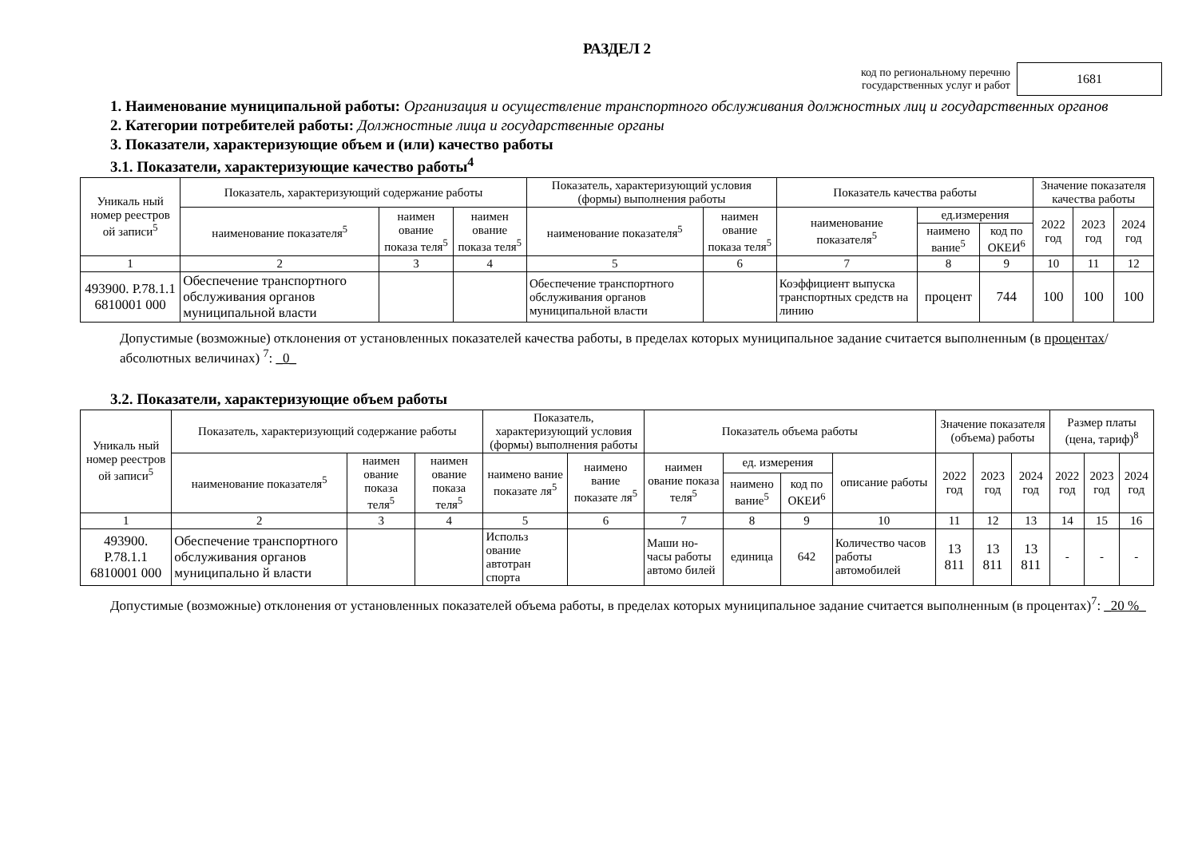РАЗДЕЛ 2
код по региональному перечню
государственных услуг и работ
1681
1. Наименование муниципальной работы: Организация и осуществление транспортного обслуживания должностных лиц и государственных органов
2. Категории потребителей работы: Должностные лица и государственные органы
3. Показатели, характеризующие объем и (или) качество работы
3.1. Показатели, характеризующие качество работы<sup>4</sup>
| Уникаль ный номер реестров ой записи<sup>5</sup> | Показатель, характеризующий содержание работы | | | Показатель, характеризующий условия (формы) выполнения работы | | Показатель качества работы | | | Значение показателя качества работы | | |
| --- | --- | --- | --- | --- | --- | --- | --- | --- | --- | --- | --- |
| | наименование показателя<sup>5</sup> | наимен ование показа теля<sup>5</sup> | наимен ование показа теля<sup>5</sup> | наименование показателя<sup>5</sup> | наимен ование показа теля<sup>5</sup> | наименование показателя<sup>5</sup> | ед.измерения | | 2022 год | 2023 год | 2024 год |
| | | | | | | | наимено вание<sup>5</sup> | код по ОКЕИ<sup>6</sup> | | | |
| 1 | 2 | 3 | 4 | 5 | 6 | 7 | 8 | 9 | 10 | 11 | 12 |
| 493900. Р.78.1.1 6810001 000 | Обеспечение транспортного обслуживания органов муниципальной власти | | | Обеспечение транспортного обслуживания органов муниципальной власти | | Коэффициент выпуска транспортных средств на линию | процент | 744 | 100 | 100 | 100 |
Допустимые (возможные) отклонения от установленных показателей качества работы, в пределах которых муниципальное задание считается выполненным (в процентах/абсолютных величинах) <sup>7</sup>: _0_
3.2. Показатели, характеризующие объем работы
| Уникаль ный номер реестров ой записи<sup>5</sup> | Показатель, характеризующий содержание работы | | | Показатель, характеризующий условия (формы) выполнения работы | | Показатель объема работы | | | | Значение показателя (объема) работы | | | Размер платы (цена, тариф)<sup>8</sup> | | |
| --- | --- | --- | --- | --- | --- | --- | --- | --- | --- | --- | --- | --- | --- | --- | --- |
| | наименование показателя<sup>5</sup> | наимен ование показа теля<sup>5</sup> | наимен ование показа теля<sup>5</sup> | наимено вание показате ля<sup>5</sup> | наимено вание показате ля<sup>5</sup> | наимен ование показа теля<sup>5</sup> | ед. измерения | | описание работы | 2022 год | 2023 год | 2024 год | 2022 год | 2023 год | 2024 год |
| | | | | | | | наимено вание<sup>5</sup> | код по ОКЕИ<sup>6</sup> | | | | | | | |
| 1 | 2 | 3 | 4 | 5 | 6 | 7 | 8 | 9 | 10 | 11 | 12 | 13 | 14 | 15 | 16 |
| 493900. Р.78.1.1 6810001 000 | Обеспечение транспортного обслуживания органов муниципально й власти | | | Использ ование автотран спорта | | Маши но-часы работы автомо билей | единица | 642 | Количество часов работы автомобилей | 13 811 | 13 811 | 13 811 | - | - | - |
Допустимые (возможные) отклонения от установленных показателей объема работы, в пределах которых муниципальное задание считается выполненным (в процентах)<sup>7</sup>: _20 %_